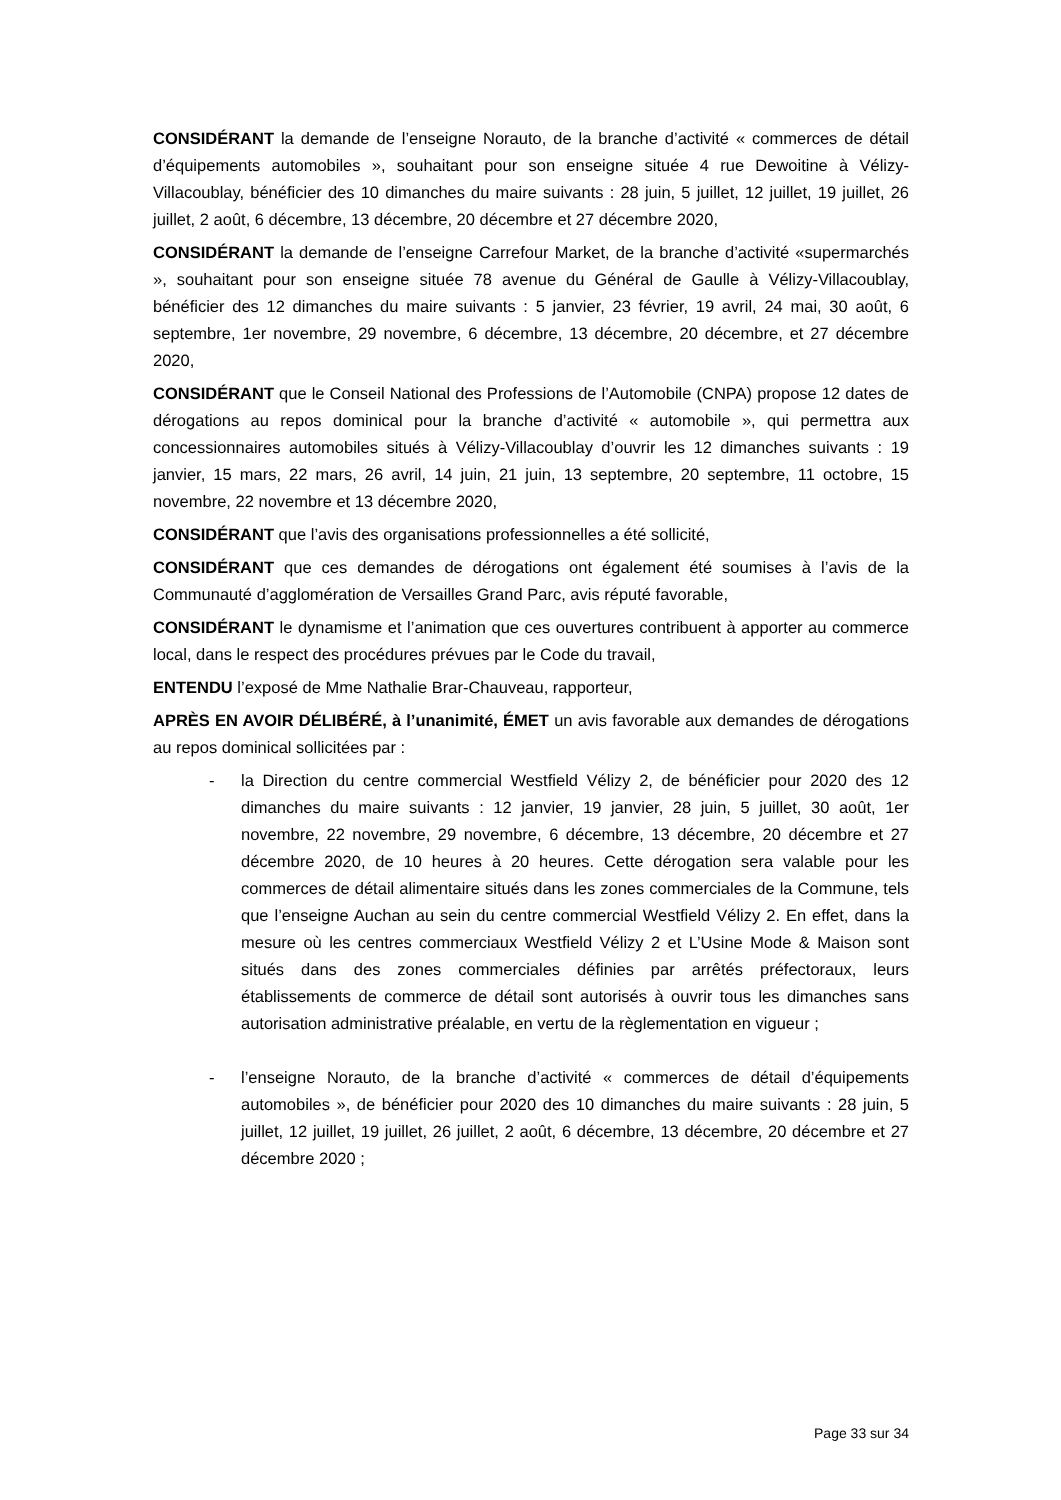CONSIDÉRANT la demande de l’enseigne Norauto, de la branche d’activité « commerces de détail d’équipements automobiles », souhaitant pour son enseigne située 4 rue Dewoitine à Vélizy-Villacoublay, bénéficier des 10 dimanches du maire suivants : 28 juin, 5 juillet, 12 juillet, 19 juillet, 26 juillet, 2 août, 6 décembre, 13 décembre, 20 décembre et 27 décembre 2020,
CONSIDÉRANT la demande de l’enseigne Carrefour Market, de la branche d’activité «supermarchés », souhaitant pour son enseigne située 78 avenue du Général de Gaulle à Vélizy-Villacoublay, bénéficier des 12 dimanches du maire suivants : 5 janvier, 23 février, 19 avril, 24 mai, 30 août, 6 septembre, 1er novembre, 29 novembre, 6 décembre, 13 décembre, 20 décembre, et 27 décembre 2020,
CONSIDÉRANT que le Conseil National des Professions de l’Automobile (CNPA) propose 12 dates de dérogations au repos dominical pour la branche d’activité « automobile », qui permettra aux concessionnaires automobiles situés à Vélizy-Villacoublay d’ouvrir les 12 dimanches suivants : 19 janvier, 15 mars, 22 mars, 26 avril, 14 juin, 21 juin, 13 septembre, 20 septembre, 11 octobre, 15 novembre, 22 novembre et 13 décembre 2020,
CONSIDÉRANT que l’avis des organisations professionnelles a été sollicité,
CONSIDÉRANT que ces demandes de dérogations ont également été soumises à l’avis de la Communauté d’agglomération de Versailles Grand Parc, avis réputé favorable,
CONSIDÉRANT le dynamisme et l’animation que ces ouvertures contribuent à apporter au commerce local, dans le respect des procédures prévues par le Code du travail,
ENTENDU l’exposé de Mme Nathalie Brar-Chauveau, rapporteur,
APRÈS EN AVOIR DÉLIBÉRÉ, à l’unanimité, ÉMET un avis favorable aux demandes de dérogations au repos dominical sollicitées par :
- la Direction du centre commercial Westfield Vélizy 2, de bénéficier pour 2020 des 12 dimanches du maire suivants : 12 janvier, 19 janvier, 28 juin, 5 juillet, 30 août, 1er novembre, 22 novembre, 29 novembre, 6 décembre, 13 décembre, 20 décembre et 27 décembre 2020, de 10 heures à 20 heures. Cette dérogation sera valable pour les commerces de détail alimentaire situés dans les zones commerciales de la Commune, tels que l’enseigne Auchan au sein du centre commercial Westfield Vélizy 2. En effet, dans la mesure où les centres commerciaux Westfield Vélizy 2 et L’Usine Mode & Maison sont situés dans des zones commerciales définies par arrêtés préfectoraux, leurs établissements de commerce de détail sont autorisés à ouvrir tous les dimanches sans autorisation administrative préalable, en vertu de la règlementation en vigueur ;
- l’enseigne Norauto, de la branche d’activité « commerces de détail d’équipements automobiles », de bénéficier pour 2020 des 10 dimanches du maire suivants : 28 juin, 5 juillet, 12 juillet, 19 juillet, 26 juillet, 2 août, 6 décembre, 13 décembre, 20 décembre et 27 décembre 2020 ;
Page 33 sur 34